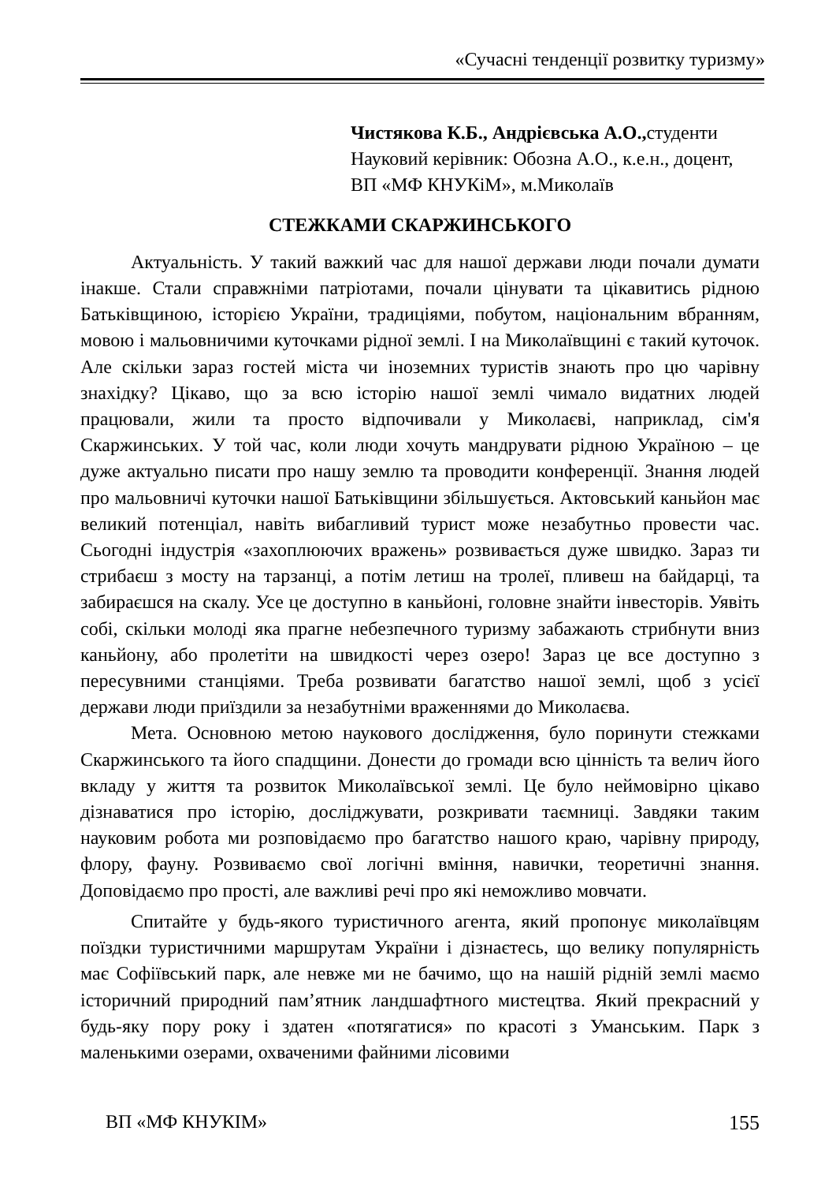«Сучасні тенденції розвитку туризму»
Чистякова К.Б., Андрієвська А.О., студенти
Науковий керівник: Обозна А.О., к.е.н., доцент,
ВП «МФ КНУКіМ», м.Миколаїв
СТЕЖКАМИ СКАРЖИНСЬКОГО
Актуальність. У такий важкий час для нашої держави люди почали думати інакше. Стали справжніми патріотами, почали цінувати та цікавитись рідною Батьківщиною, історією України, традиціями, побутом, національним вбранням, мовою і мальовничими куточками рідної землі. І на Миколаївщині є такий куточок. Але скільки зараз гостей міста чи іноземних туристів знають про цю чарівну знахідку? Цікаво, що за всю історію нашої землі чимало видатних людей працювали, жили та просто відпочивали у Миколаєві, наприклад, сім'я Скаржинських. У той час, коли люди хочуть мандрувати рідною Україною – це дуже актуально писати про нашу землю та проводити конференції. Знання людей про мальовничі куточки нашої Батьківщини збільшується. Актовський каньйон має великий потенціал, навіть вибагливий турист може незабутньо провести час. Сьогодні індустрія «захоплюючих вражень» розвивається дуже швидко. Зараз ти стрибаєш з мосту на тарзанці, а потім летиш на тролеї, пливеш на байдарці, та забираєшся на скалу. Усе це доступно в каньйоні, головне знайти інвесторів. Уявіть собі, скільки молоді яка прагне небезпечного туризму забажають стрибнути вниз каньйону, або пролетіти на швидкості через озеро! Зараз це все доступно з пересувними станціями. Треба розвивати багатство нашої землі, щоб з усієї держави люди приїздили за незабутніми враженнями до Миколаєва.
Мета. Основною метою наукового дослідження, було поринути стежками Скаржинського та його спадщини. Донести до громади всю цінність та велич його вкладу у життя та розвиток Миколаївської землі. Це було неймовірно цікаво дізнаватися про історію, досліджувати, розкривати таємниці. Завдяки таким науковим робота ми розповідаємо про багатство нашого краю, чарівну природу, флору, фауну. Розвиваємо свої логічні вміння, навички, теоретичні знання. Доповідаємо про прості, але важливі речі про які неможливо мовчати.
Спитайте у будь-якого туристичного агента, який пропонує миколаївцям поїздки туристичними маршрутам України і дізнаєтесь, що велику популярність має Софіївський парк, але невже ми не бачимо, що на нашій рідній землі маємо історичний природний пам’ятник ландшафтного мистецтва. Який прекрасний у будь-яку пору року і здатен «потягатися» по красоті з Уманським. Парк з маленькими озерами, охваченими файними лісовими
ВП «МФ КНУКІМ» 155